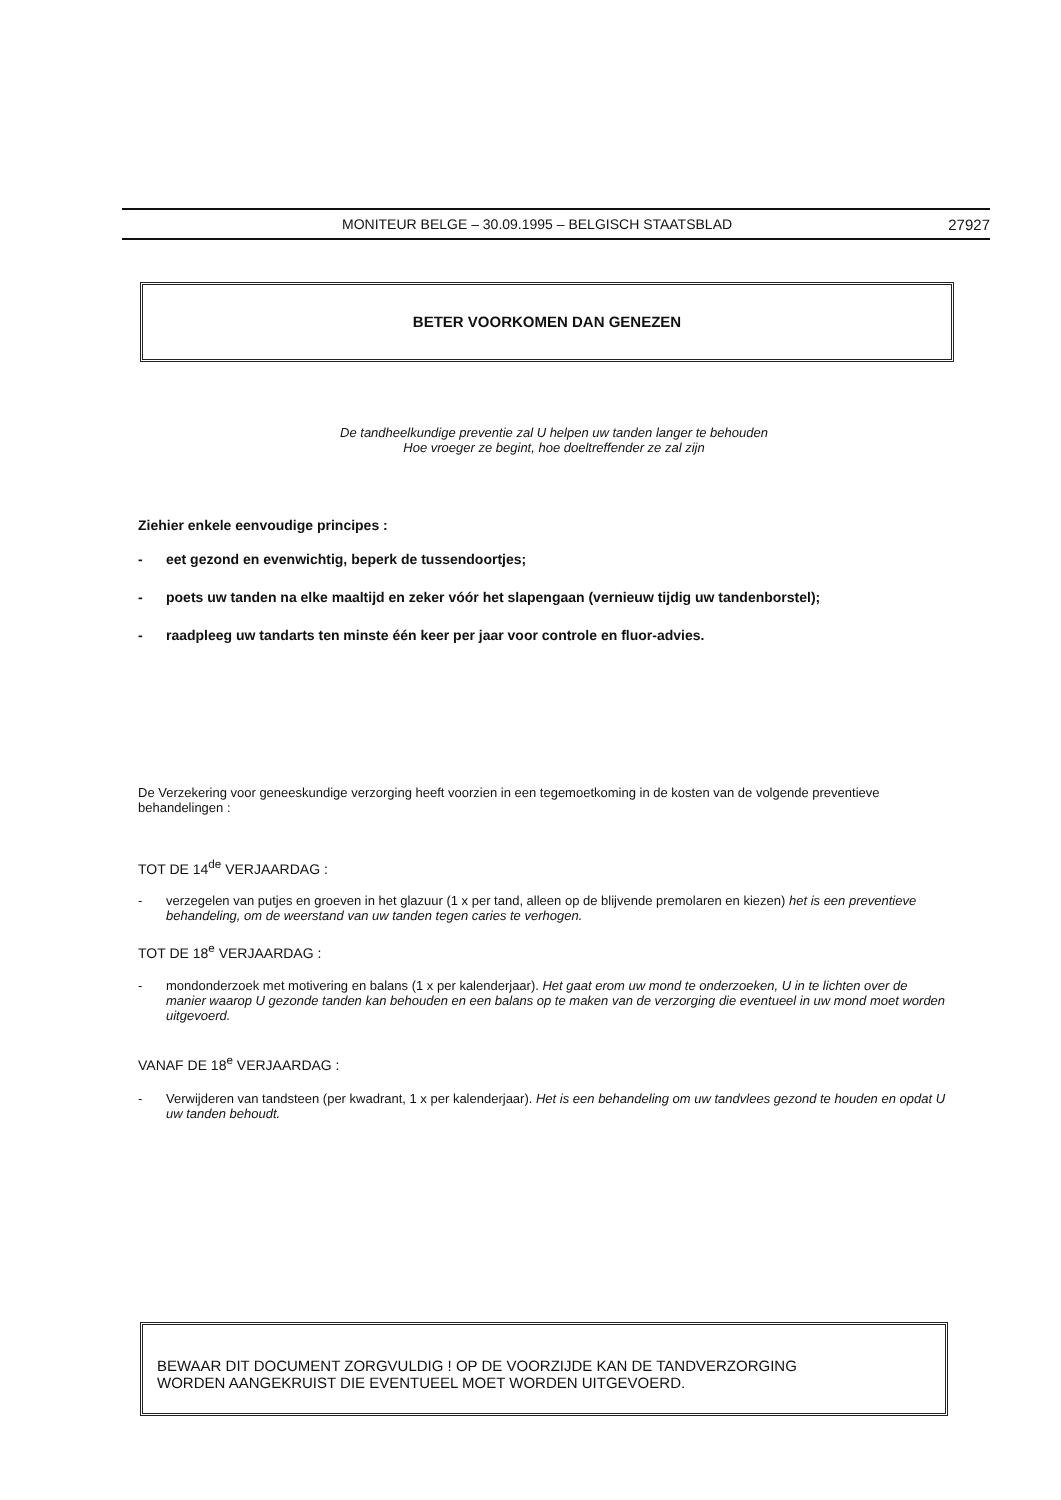MONITEUR BELGE – 30.09.1995 – BELGISCH STAATSBLAD 27927
BETER VOORKOMEN DAN GENEZEN
De tandheelkundige preventie zal U helpen uw tanden langer te behouden
Hoe vroeger ze begint, hoe doeltreffender ze zal zijn
Ziehier enkele eenvoudige principes :
- eet gezond en evenwichtig, beperk de tussendoortjes;
- poets uw tanden na elke maaltijd en zeker vóór het slapengaan (vernieuw tijdig uw tandenborstel);
- raadpleeg uw tandarts ten minste één keer per jaar voor controle en fluor-advies.
De Verzekering voor geneeskundige verzorging heeft voorzien in een tegemoetkoming in de kosten van de volgende preventieve behandelingen :
TOT DE 14<sup>de</sup> VERJAARDAG :
- verzegelen van putjes en groeven in het glazuur (1 x per tand, alleen op de blijvende premolaren en kiezen) het is een preventieve behandeling, om de weerstand van uw tanden tegen caries te verhogen.
TOT DE 18<sup>e</sup> VERJAARDAG :
- mondonderzoek met motivering en balans (1 x per kalenderjaar). Het gaat erom uw mond te onderzoeken, U in te lichten over de manier waarop U gezonde tanden kan behouden en een balans op te maken van de verzorging die eventueel in uw mond moet worden uitgevoerd.
VANAF DE 18<sup>e</sup> VERJAARDAG :
- Verwijderen van tandsteen (per kwadrant, 1 x per kalenderjaar). Het is een behandeling om uw tandvlees gezond te houden en opdat U uw tanden behoudt.
BEWAAR DIT DOCUMENT ZORGVULDIG ! OP DE VOORZIJDE KAN DE TANDVERZORGING
WORDEN AANGEKRUIST DIE EVENTUEEL MOET WORDEN UITGEVOERD.